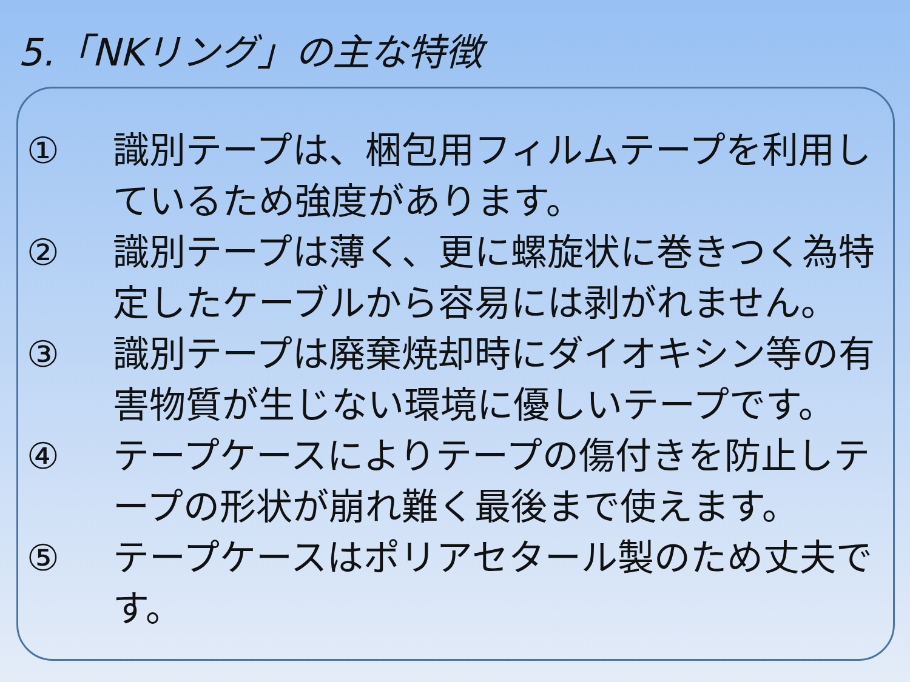5.「NKリング」の主な特徴
① 識別テープは、梱包用フィルムテープを利用しているため強度があります。
② 識別テープは薄く、更に螺旋状に巻きつく為特定したケーブルから容易には剥がれません。
③ 識別テープは廃棄焼却時にダイオキシン等の有害物質が生じない環境に優しいテープです。
④ テープケースによりテープの傷付きを防止しテープの形状が崩れ難く最後まで使えます。
⑤ テープケースはポリアセタール製のため丈夫です。